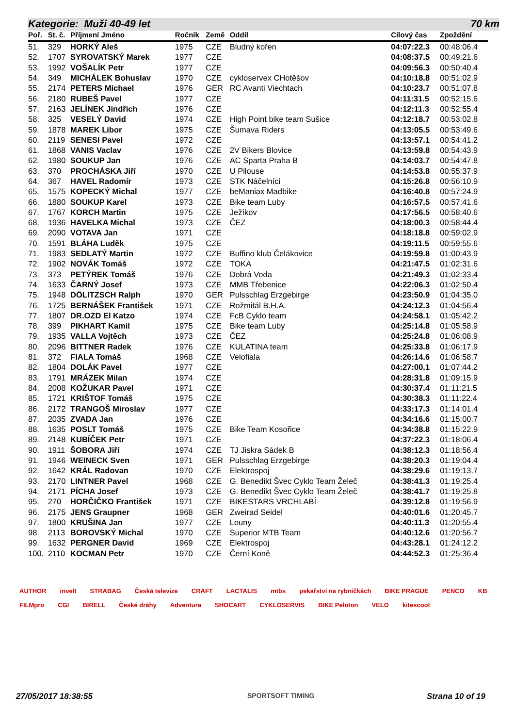Kategorie: Muži 40-49 let 70 km
| Poř. | St. č. | Příjmení Jméno | Ročník | Země | Oddíl | Cílový čas | Zpoždění |
| --- | --- | --- | --- | --- | --- | --- | --- |
| 51. | 329 | HORKÝ Aleš | 1975 | CZE | Bludný kořen | 04:07:22.3 | 00:48:06.4 |
| 52. | 1707 | SYROVATSKÝ Marek | 1977 | CZE | | 04:08:37.5 | 00:49:21.6 |
| 53. | 1992 | VOŠALÍK Petr | 1977 | CZE | | 04:09:56.3 | 00:50:40.4 |
| 54. | 349 | MICHÁLEK Bohuslav | 1970 | CZE | cykloservex CHotěšov | 04:10:18.8 | 00:51:02.9 |
| 55. | 2174 | PETERS Michael | 1976 | GER | RC Avanti Viechtach | 04:10:23.7 | 00:51:07.8 |
| 56. | 2180 | RUBEŠ Pavel | 1977 | CZE | | 04:11:31.5 | 00:52:15.6 |
| 57. | 2163 | JELÍNEK Jindřich | 1976 | CZE | | 04:12:11.3 | 00:52:55.4 |
| 58. | 325 | VESELÝ David | 1974 | CZE | High Point bike team Sušice | 04:12:18.7 | 00:53:02.8 |
| 59. | 1878 | MAREK Libor | 1975 | CZE | Šumava Riders | 04:13:05.5 | 00:53:49.6 |
| 60. | 2119 | SENESI Pavel | 1972 | CZE | | 04:13:57.1 | 00:54:41.2 |
| 61. | 1868 | VANIS Vaclav | 1976 | CZE | 2V Bikers Blovice | 04:13:59.8 | 00:54:43.9 |
| 62. | 1980 | SOUKUP Jan | 1976 | CZE | AC Sparta Praha B | 04:14:03.7 | 00:54:47.8 |
| 63. | 370 | PROCHÁSKA Jiří | 1970 | CZE | U Pilouse | 04:14:53.8 | 00:55:37.9 |
| 64. | 367 | HAVEL Radomír | 1973 | CZE | STK Náčelníci | 04:15:26.8 | 00:56:10.9 |
| 65. | 1575 | KOPECKÝ Michal | 1977 | CZE | beManiax Madbike | 04:16:40.8 | 00:57:24.9 |
| 66. | 1880 | SOUKUP Karel | 1973 | CZE | Bike team Luby | 04:16:57.5 | 00:57:41.6 |
| 67. | 1767 | KORCH Martin | 1975 | CZE | Ježíkov | 04:17:56.5 | 00:58:40.6 |
| 68. | 1936 | HAVELKA Michal | 1973 | CZE | ČEZ | 04:18:00.3 | 00:58:44.4 |
| 69. | 2090 | VOTAVA Jan | 1971 | CZE | | 04:18:18.8 | 00:59:02.9 |
| 70. | 1591 | BLÁHA Luděk | 1975 | CZE | | 04:19:11.5 | 00:59:55.6 |
| 71. | 1983 | SEDLATÝ Martin | 1972 | CZE | Buffino klub Čelákovice | 04:19:59.8 | 01:00:43.9 |
| 72. | 1902 | NOVÁK Tomáš | 1972 | CZE | TOKA | 04:21:47.5 | 01:02:31.6 |
| 73. | 373 | PETÝREK Tomáš | 1976 | CZE | Dobrá Voda | 04:21:49.3 | 01:02:33.4 |
| 74. | 1633 | ČARNÝ Josef | 1973 | CZE | MMB Třebenice | 04:22:06.3 | 01:02:50.4 |
| 75. | 1948 | DÖLITZSCH Ralph | 1970 | GER | Pulsschlag Erzgebirge | 04:23:50.9 | 01:04:35.0 |
| 76. | 1725 | BERNÁŠEK František | 1971 | CZE | Rožmitál B.H.A. | 04:24:12.3 | 01:04:56.4 |
| 77. | 1807 | DR.OZD El Katzo | 1974 | CZE | FcB Cyklo team | 04:24:58.1 | 01:05:42.2 |
| 78. | 399 | PIKHART Kamil | 1975 | CZE | Bike team Luby | 04:25:14.8 | 01:05:58.9 |
| 79. | 1935 | VALLA Vojtěch | 1973 | CZE | ČEZ | 04:25:24.8 | 01:06:08.9 |
| 80. | 2096 | BITTNER Radek | 1976 | CZE | KULATINA team | 04:25:33.8 | 01:06:17.9 |
| 81. | 372 | FIALA Tomáš | 1968 | CZE | Velofiala | 04:26:14.6 | 01:06:58.7 |
| 82. | 1804 | DOLÁK Pavel | 1977 | CZE | | 04:27:00.1 | 01:07:44.2 |
| 83. | 1791 | MRÁZEK Milan | 1974 | CZE | | 04:28:31.8 | 01:09:15.9 |
| 84. | 2008 | KOŽUKAR Pavel | 1971 | CZE | | 04:30:37.4 | 01:11:21.5 |
| 85. | 1721 | KRIŠTOF Tomáš | 1975 | CZE | | 04:30:38.3 | 01:11:22.4 |
| 86. | 2172 | TRANGOŠ Miroslav | 1977 | CZE | | 04:33:17.3 | 01:14:01.4 |
| 87. | 2035 | ZVADA Jan | 1976 | CZE | | 04:34:16.6 | 01:15:00.7 |
| 88. | 1635 | POSLT Tomáš | 1975 | CZE | Bike Team Kosořice | 04:34:38.8 | 01:15:22.9 |
| 89. | 2148 | KUBÍČEK Petr | 1971 | CZE | | 04:37:22.3 | 01:18:06.4 |
| 90. | 1911 | ŠOBORA Jiří | 1974 | CZE | TJ Jiskra Sádek B | 04:38:12.3 | 01:18:56.4 |
| 91. | 1946 | WEINECK Sven | 1971 | GER | Pulsschlag Erzgebirge | 04:38:20.3 | 01:19:04.4 |
| 92. | 1642 | KRÁL Radovan | 1970 | CZE | Elektrospoj | 04:38:29.6 | 01:19:13.7 |
| 93. | 2170 | LINTNER Pavel | 1968 | CZE | G. Benedikt Švec Cyklo Team Želeč | 04:38:41.3 | 01:19:25.4 |
| 94. | 2171 | PÍCHA Josef | 1973 | CZE | G. Benedikt Švec Cyklo Team Želeč | 04:38:41.7 | 01:19:25.8 |
| 95. | 270 | HORČIČKO František | 1971 | CZE | BIKESTARS VRCHLABÍ | 04:39:12.8 | 01:19:56.9 |
| 96. | 2175 | JENS Graupner | 1968 | GER | Zweirad Seidel | 04:40:01.6 | 01:20:45.7 |
| 97. | 1800 | KRUŠINA Jan | 1977 | CZE | Louny | 04:40:11.3 | 01:20:55.4 |
| 98. | 2113 | BOROVSKÝ Michal | 1970 | CZE | Superior MTB Team | 04:40:12.6 | 01:20:56.7 |
| 99. | 1632 | PERGNER David | 1969 | CZE | Elektrospoj | 04:43:28.1 | 01:24:12.2 |
| 100. | 2110 | KOCMAN Petr | 1970 | CZE | Černí Koně | 04:44:52.3 | 01:25:36.4 |
AUTHOR invelt STRABAG Česká televize CRAFT LACTALIS mtbs pekařství na rybníčkách BIKE PRAGUE PENCO KB FILMpro CGI BIRELL České dráhy Adventura SHOCART CYKLOSERVIS BIKE Peloton VELO kitescool
27/05/2017 18:38:55 SPORTSOFT TIMING Strana 10 of 19